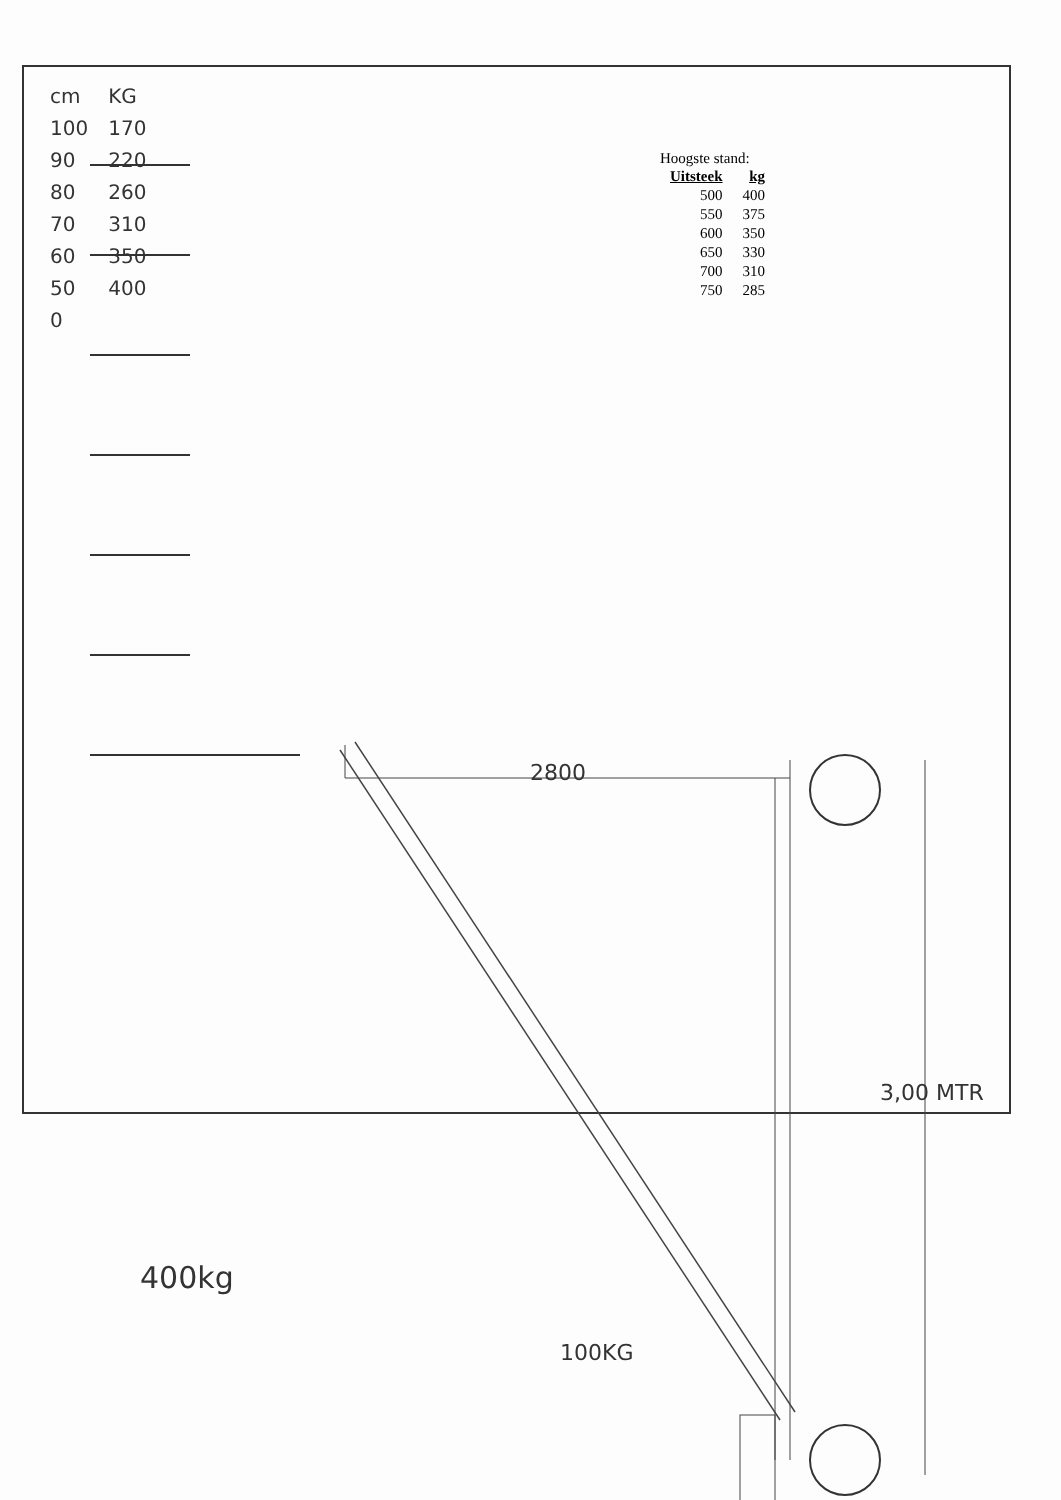| cm | KG |
| 100 | 170 |
| 90 | 220 |
| 80 | 260 |
| 70 | 310 |
| 60 | 350 |
| 50 | 400 |
| 0 | |
Hoogste stand:
| Uitsteek | kg |
| --- | --- |
| 500 | 400 |
| 550 | 375 |
| 600 | 350 |
| 650 | 330 |
| 700 | 310 |
| 750 | 285 |
2800
400kg
100KG
3,00 MTR